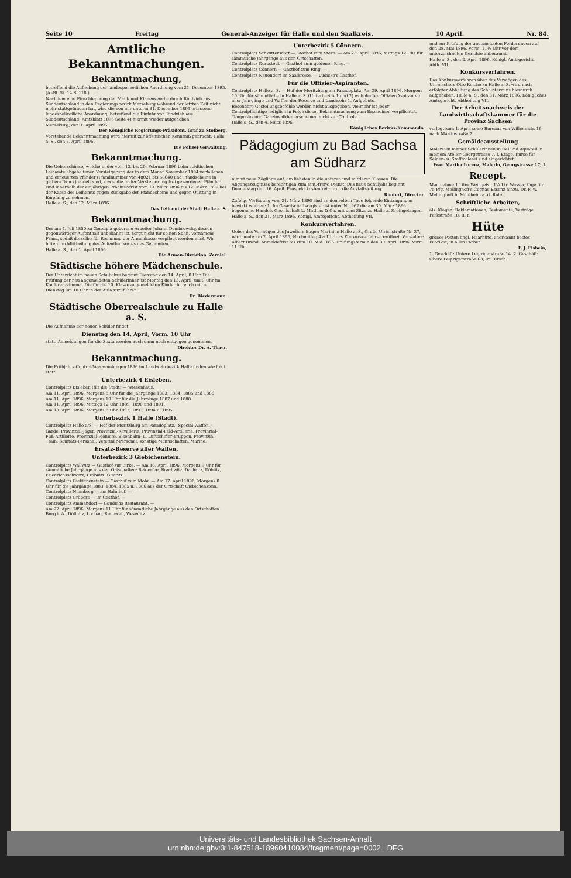Seite 10 Freitag General-Anzeiger für Halle und den Saalkreis. 10 April. Nr. 84.
Amtliche Bekanntmachungen.
Bekanntmachung,
betreffend die Aufhebung der landespolizeilichen Anordnung vom 31. December 1895. (A.-Bl. St. 14 S. 118.)
Nachdem eine Einschleppung der Maul- und Klauenseuche durch Rindvieh aus Süddeutschland in den Regierungsbezirk Merseburg während der letzten Zeit nicht mehr stattgefunden hat, wird die von mir unterm 31. December 1895 erlassene landespolizeiliche Anordnung, betreffend die Einfuhr von Rindvieh aus Süddeutschland (Amtsblatt 1896 Seite 4) hiermit wieder aufgehoben.
Merseburg, den 1. April 1896.
Der Königliche Regierungs-Präsident. Graf zu Stolberg.
Vorstehende Bekanntmachung wird hiermit zur öffentlichen Kenntniß gebracht. Halle a. S., den 7. April 1896.
Die Polizei-Verwaltung.
Bekanntmachung.
Die Ueberschüsse, welche in der vom 13. bis 20. Februar 1896 beim städtischen Leihamte abgehaltenen Versteigerung der in dem Monat November 1894 verfallenen und erneuerten Pfänder (Pfandnummer von 48021 bis 58640 und Pfandscheine in gelbem Druck) erzielt sind, sowie die in der Versteigerung frei gewordenen Pfänder sind innerhalb der einjährigen Präclusivfrist vom 13. März 1896 bis 12. März 1897 bei der Kasse des Leihamts gegen Rückgabe der Pfandscheine und gegen Quittung in Empfang zu nehmen.
Halle a. S., den 12. März 1896.
Das Leihamt der Stadt Halle a. S.
Bekanntmachung.
Der am 4. Juli 1850 zu Gorzupia geborene Arbeiter Johann Dombrowsky, dessen gegenwärtiger Aufenthalt unbekannt ist, sorgt nicht für seinen Sohn, Vornamens Franz, sodaß derselbe für Rechnung der Armenkasse verpflegt werden muß. Wir bitten um Mittheilung des Aufenthaltsortes des Genannten.
Halle a. S., den 1. April 1896.
Die Armen-Direktion. Zerniel.
Städtische höhere Mädchenschule.
Der Unterricht im neuen Schuljahre beginnt Dienstag den 14. April, 8 Uhr. Die Prüfung der neu angemeldeten Schülerinnen ist Montag den 13. April, um 9 Uhr im Konferenzzimmer. Die für die 10. Klasse angemeldeten Kinder bitte ich mir am Dienstag um 10 Uhr in der Aula zuzuführen.
Dr. Biedermann.
Städtische Oberrealschule zu Halle a. S.
Die Aufnahme der neuen Schüler findet
Dienstag den 14. April, Vorm. 10 Uhr
statt. Anmeldungen für die Sexta werden auch dann noch entgegen genommen.
Direktor Dr. A. Thaer.
Bekanntmachung.
Die Frühjahrs-Control-Versammlungen 1896 im Landwehrbezirk Halle finden wie folgt statt:
Unterbezirk 4 Eisleben.
Controlplatz Eisleben (für die Stadt) — Wiesenhaus.
Am 11. April 1896, Morgens 8 Uhr für die Jahrgänge 1883, 1884, 1885 und 1886.
Am 11. April 1896, Morgens 10 Uhr für die Jahrgänge 1887 und 1888.
Am 11. April 1896, Mittags 12 Uhr 1889, 1890 und 1891.
Am 13. April 1896, Morgens 8 Uhr 1892, 1893, 1894 u. 1895.
Unterbezirk 1 Halle (Stadt).
Controlplatz Halle a/S. — Hof der Moritzburg am Paradeplatz. (Special-Waffen.)
Garde, Provinzial-Jäger, Provinzial-Kavallerie, Provinzial-Feld-Artillerie, Provinzial-Fuß-Artillerie, Provinzial-Pioniere, Eisenbahn- u. Luftschiffer-Truppen, Provinzial-Train, Sanitäts-Personal, Veterinär-Personal, sonstige Mannschaften, Marine.
Ersatz-Reserve aller Waffen.
Unterbezirk 3 Giebichenstein.
Controlplatz Wallwitz — Gasthof zur Birke. — Am 16. April 1896, Morgens 9 Uhr für sämmtliche Jahrgänge aus den Ortschaften: Beiderfee, Brachwitz, Dachritz, Döblitz, Friedrichsschwerz, Fröbnitz, Gimritz.
Controlplatz Giebichenstein — Gasthof zum Mohr. — Am 17. April 1896, Morgens 8 Uhr für die Jahrgänge 1883, 1884, 1885 u. 1886 aus der Ortschaft Giebichenstein.
Controlplatz Niemberg — am Bahnhof. —
Controlplatz Gröbers — im Gasthof. —
Controlplatz Ammendorf — Gaudichs Restaurant. —
Am 22. April 1896, Morgens 11 Uhr für sämmtliche Jahrgänge aus den Ortschaften: Burg i. A., Döllnitz, Lochau, Radewell, Wesenitz.
Unterbezirk 5 Cönnern.
Controlplatz Schwittersdorf — Gasthof zum Stern. — Am 23. April 1896, Mittags 12 Uhr für sämmtliche Jahrgänge aus den Ortschaften.
Controlplatz Gerbstedt — Gasthof zum goldenen Ring. —
Controlplatz Cönnern — Gasthof zum Ring. —
Controlplatz Nauendorf im Saalkreise. — Lüdicke's Gasthof.
Für die Offizier-Aspiranten.
Controlplatz Halle a. S. — Hof der Moritzburg am Paradeplatz. Am 29. April 1896, Morgens 10 Uhr für sämmtliche in Halle a. S. (Unterbezirk 1 und 2) wohnhaften Offizier-Aspiranten aller Jahrgänge und Waffen der Reserve und Landwehr 1. Aufgebots.
Besondere Gestellungsbefehle werden nicht ausgegeben, vielmehr ist jeder Controlpflichtige lediglich in Folge dieser Bekanntmachung zum Erscheinen verpflichtet. Temporär- und Ganzinvaliden erscheinen nicht zur Controle.
Halle a. S., den 4. März 1896.
Königliches Bezirks-Kommando.
Pädagogium zu Bad Sachsa am Südharz
nimmt neue Zöglinge auf, am liebsten in die unteren und mittleren Klassen. Die Abgangszeugnisse berechtigen zum einj.-freiw. Dienst. Das neue Schuljahr beginnt Donnerstag den 16. April. Prospekt kostenfrei durch die Anstaltsleitung.
Rhotert, Director.
Zufolge Verfügung vom 31. März 1896 sind an demselben Tage folgende Eintragungen bewirkt worden: 1. Im Gesellschaftsregister ist unter Nr. 962 die am 30. März 1896 begonnene Handels-Gesellschaft L. Mathias & Co. mit dem Sitze zu Halle a. S. eingetragen.
Halle a. S., den 31. März 1896. Königl. Amtsgericht, Abtheilung VII.
Konkursverfahren.
Ueber das Vermögen des Juweliers Eugen Marini in Halle a. S., Große Ulrichstraße Nr. 37, wird heute am 2. April 1896, Nachmittag 4½ Uhr das Konkursverfahren eröffnet. Verwalter: Albert Brand. Anmeldefrist bis zum 10. Mai 1896. Prüfungstermin den 30. April 1896, Vorm. 11 Uhr.
und zur Prüfung der angemeldeten Forderungen auf den 28. Mai 1896, Vorm. 11½ Uhr vor dem unterzeichneten Gerichte anberaumt.
Halle a. S., den 2. April 1896. Königl. Amtsgericht, Abth. VII.
Konkursverfahren.
Das Konkursverfahren über das Vermögen des Uhrmachers Otto Reiche zu Halle a. S. wird nach erfolgter Abhaltung des Schlußtermins hierdurch aufgehoben. Halle a. S., den 31. März 1896. Königliches Amtsgericht, Abtheilung VII.
Der Arbeitsnachweis der Landwirthschaftskammer für die Provinz Sachsen
verlegt zum 1. April seine Bureaus von Wilhelmstr. 16 nach Martinstraße 7.
Gemäldeausstellung
Malereien meiner Schülerinnen in Oel und Aquarell in meinem Atelier Georgstrasse 7, I. Etage. Kurse für Seiden- u. Stoffmalerei sind eingerichtet.
Frau Martha Lorenz, Malerin, Georgstrasse 17, I.
Recept.
Man nehme 1 Liter Weingeist, 1¼ Ltr. Wasser, füge für 75 Pfg. Mellinghoff's Cognac-Essenz hinzu. Dr. F. W. Mellinghoff in Mühlheim a. d. Ruhr.
Schriftliche Arbeiten,
als: Klagen, Reklamationen, Testamente, Verträge. Parkstraße 18, II. r.
Hüte
großer Posten engl. Haarhüte, anerkannt bestes Fabrikat, in allen Farben.
F. J. Eisbein,
1. Geschäft: Untere Leipzigerstraße 14. 2. Geschäft: Obere Leipzigerstraße 63, im Hirsch.
Universitäts- und Landesbibliothek Sachsen-Anhalt
urn:nbn:de:gbv:3:1-847518-18960410034/fragment/page=0002 DFG